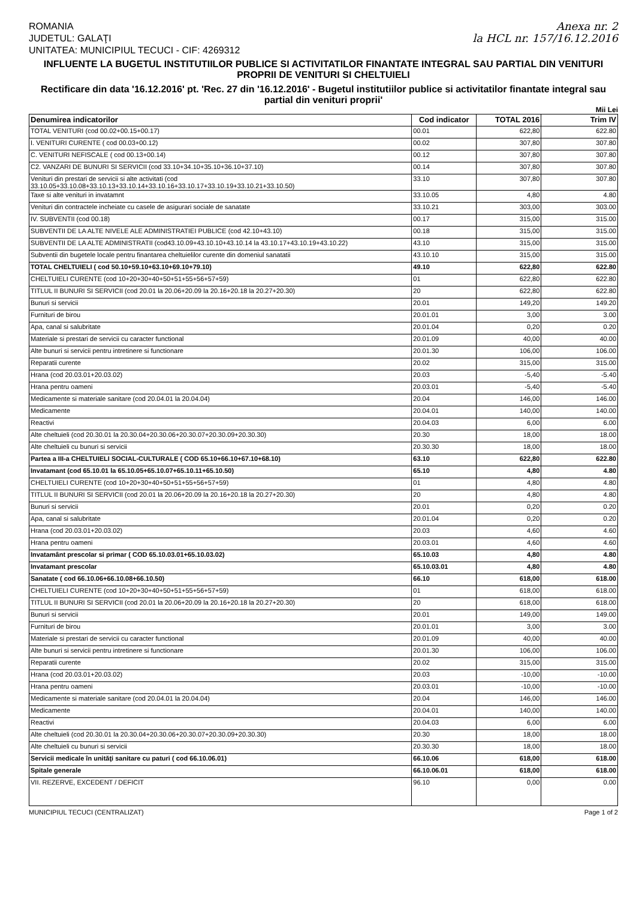ROMANIA
JUDETUL: GALAŢI
UNITATEA: MUNICIPIUL TECUCI - CIF: 4269312
Anexa nr. 2
la HCL nr. 157/16.12.2016
INFLUENTE LA BUGETUL INSTITUTIILOR PUBLICE SI ACTIVITATILOR FINANTATE INTEGRAL SAU PARTIAL DIN VENITURI PROPRII DE VENITURI SI CHELTUIELI
Rectificare din data '16.12.2016' pt. 'Rec. 27 din '16.12.2016' - Bugetul institutiilor publice si activitatilor finantate integral sau partial din venituri proprii'
Mii Lei
| Denumirea indicatorilor | Cod indicator | TOTAL 2016 | Trim IV |
| --- | --- | --- | --- |
| TOTAL VENITURI (cod 00.02+00.15+00.17) | 00.01 | 622,80 | 622.80 |
| I. VENITURI CURENTE ( cod 00.03+00.12) | 00.02 | 307,80 | 307.80 |
| C. VENITURI NEFISCALE ( cod 00.13+00.14) | 00.12 | 307,80 | 307.80 |
| C2. VANZARI DE BUNURI SI SERVICII (cod 33.10+34.10+35.10+36.10+37.10) | 00.14 | 307,80 | 307.80 |
| Venituri din prestari de servicii si alte activitati (cod 33.10.05+33.10.08+33.10.13+33.10.14+33.10.16+33.10.17+33.10.19+33.10.21+33.10.50) | 33.10 | 307,80 | 307.80 |
| Taxe si alte venituri in invatamnt | 33.10.05 | 4,80 | 4.80 |
| Venituri din contractele incheiate cu casele de asigurari sociale de sanatate | 33.10.21 | 303,00 | 303.00 |
| IV. SUBVENTII (cod 00.18) | 00.17 | 315,00 | 315.00 |
| SUBVENTII DE LA ALTE NIVELE ALE ADMINISTRATIEI PUBLICE (cod 42.10+43.10) | 00.18 | 315,00 | 315.00 |
| SUBVENTII DE LA ALTE ADMINISTRATII (cod43.10.09+43.10.10+43.10.14 la 43.10.17+43.10.19+43.10.22) | 43.10 | 315,00 | 315.00 |
| Subventii din bugetele locale pentru finantarea cheltuielilor curente din domeniul sanatatii | 43.10.10 | 315,00 | 315.00 |
| TOTAL CHELTUIELI ( cod 50.10+59.10+63.10+69.10+79.10) | 49.10 | 622,80 | 622.80 |
| CHELTUIELI CURENTE (cod 10+20+30+40+50+51+55+56+57+59) | 01 | 622,80 | 622.80 |
| TITLUL II BUNURI SI SERVICII (cod 20.01 la 20.06+20.09 la 20.16+20.18 la 20.27+20.30) | 20 | 622,80 | 622.80 |
| Bunuri si servicii | 20.01 | 149,20 | 149.20 |
| Furnituri de birou | 20.01.01 | 3,00 | 3.00 |
| Apa, canal si salubritate | 20.01.04 | 0,20 | 0.20 |
| Materiale si prestari de servicii cu caracter functional | 20.01.09 | 40,00 | 40.00 |
| Alte bunuri si servicii pentru intretinere si functionare | 20.01.30 | 106,00 | 106.00 |
| Reparatii curente | 20.02 | 315,00 | 315.00 |
| Hrana (cod 20.03.01+20.03.02) | 20.03 | -5,40 | -5.40 |
| Hrana pentru oameni | 20.03.01 | -5,40 | -5.40 |
| Medicamente si materiale sanitare (cod 20.04.01 la 20.04.04) | 20.04 | 146,00 | 146.00 |
| Medicamente | 20.04.01 | 140,00 | 140.00 |
| Reactivi | 20.04.03 | 6,00 | 6.00 |
| Alte cheltuieli (cod 20.30.01 la 20.30.04+20.30.06+20.30.07+20.30.09+20.30.30) | 20.30 | 18,00 | 18.00 |
| Alte cheltuieli cu bunuri si servicii | 20.30.30 | 18,00 | 18.00 |
| Partea a III-a CHELTUIELI SOCIAL-CULTURALE ( COD 65.10+66.10+67.10+68.10) | 63.10 | 622,80 | 622.80 |
| Invatamant (cod 65.10.01 la 65.10.05+65.10.07+65.10.11+65.10.50) | 65.10 | 4,80 | 4.80 |
| CHELTUIELI CURENTE (cod 10+20+30+40+50+51+55+56+57+59) | 01 | 4,80 | 4.80 |
| TITLUL II BUNURI SI SERVICII (cod 20.01 la 20.06+20.09 la 20.16+20.18 la 20.27+20.30) | 20 | 4,80 | 4.80 |
| Bunuri si servicii | 20.01 | 0,20 | 0.20 |
| Apa, canal si salubritate | 20.01.04 | 0,20 | 0.20 |
| Hrana (cod 20.03.01+20.03.02) | 20.03 | 4,60 | 4.60 |
| Hrana pentru oameni | 20.03.01 | 4,60 | 4.60 |
| Invatamânt prescolar si primar ( COD 65.10.03.01+65.10.03.02) | 65.10.03 | 4,80 | 4.80 |
| Invatamant prescolar | 65.10.03.01 | 4,80 | 4.80 |
| Sanatate ( cod 66.10.06+66.10.08+66.10.50) | 66.10 | 618,00 | 618.00 |
| CHELTUIELI CURENTE (cod 10+20+30+40+50+51+55+56+57+59) | 01 | 618,00 | 618.00 |
| TITLUL II BUNURI SI SERVICII (cod 20.01 la 20.06+20.09 la 20.16+20.18 la 20.27+20.30) | 20 | 618,00 | 618.00 |
| Bunuri si servicii | 20.01 | 149,00 | 149.00 |
| Furnituri de birou | 20.01.01 | 3,00 | 3.00 |
| Materiale si prestari de servicii cu caracter functional | 20.01.09 | 40,00 | 40.00 |
| Alte bunuri si servicii pentru intretinere si functionare | 20.01.30 | 106,00 | 106.00 |
| Reparatii curente | 20.02 | 315,00 | 315.00 |
| Hrana (cod 20.03.01+20.03.02) | 20.03 | -10,00 | -10.00 |
| Hrana pentru oameni | 20.03.01 | -10,00 | -10.00 |
| Medicamente si materiale sanitare (cod 20.04.01 la 20.04.04) | 20.04 | 146,00 | 146.00 |
| Medicamente | 20.04.01 | 140,00 | 140.00 |
| Reactivi | 20.04.03 | 6,00 | 6.00 |
| Alte cheltuieli (cod 20.30.01 la 20.30.04+20.30.06+20.30.07+20.30.09+20.30.30) | 20.30 | 18,00 | 18.00 |
| Alte cheltuieli cu bunuri si servicii | 20.30.30 | 18,00 | 18.00 |
| Servicii medicale în unităţi sanitare cu paturi ( cod 66.10.06.01) | 66.10.06 | 618,00 | 618.00 |
| Spitale generale | 66.10.06.01 | 618,00 | 618.00 |
| VII. REZERVE, EXCEDENT / DEFICIT | 96.10 | 0,00 | 0.00 |
MUNICIPIUL TECUCI (CENTRALIZAT) Page 1 of 2